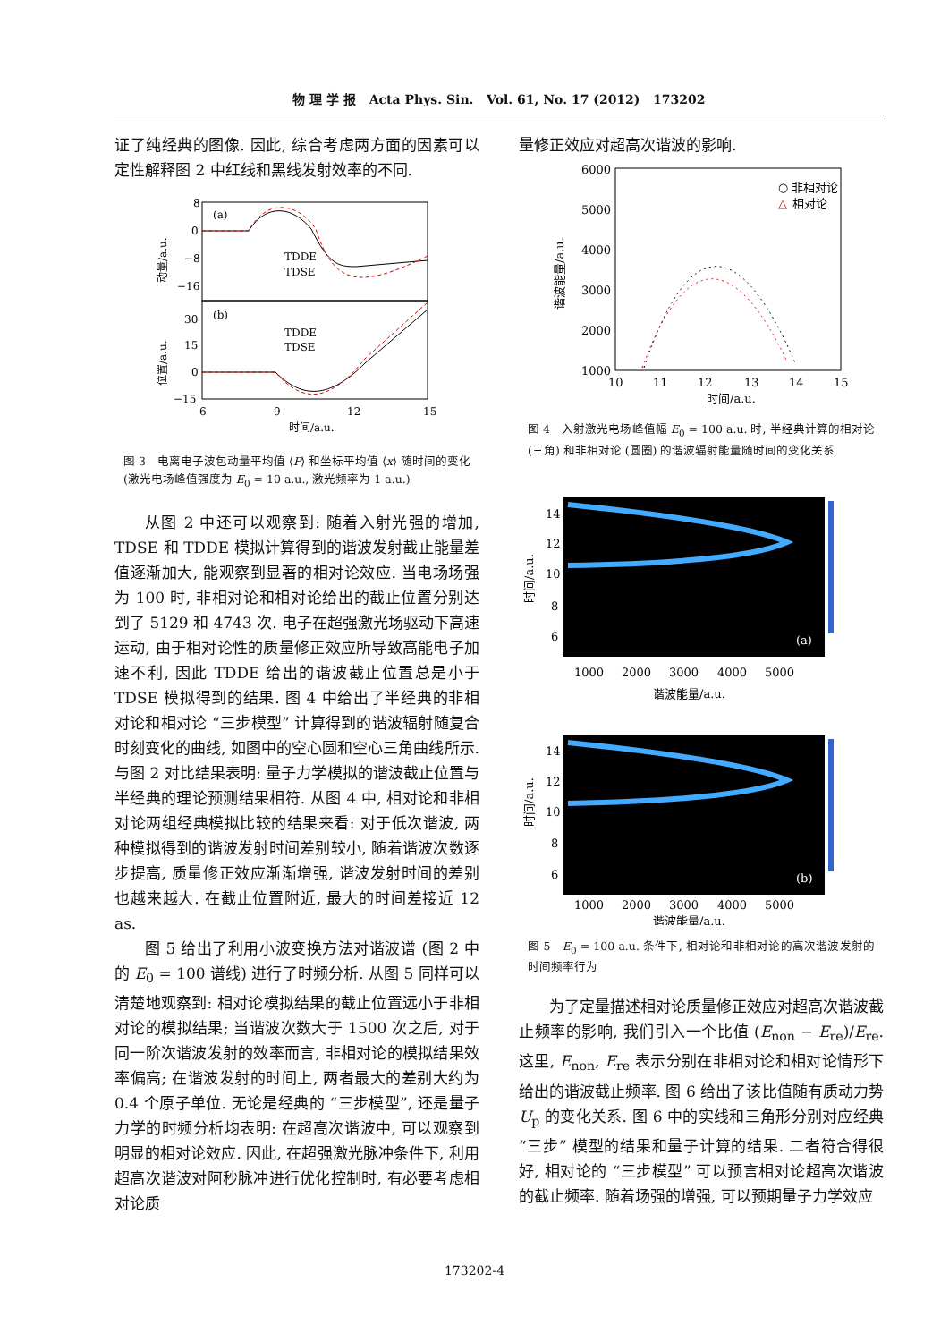物 理 学 报 Acta Phys. Sin. Vol. 61, No. 17 (2012) 173202
证了纯经典的图像. 因此, 综合考虑两方面的因素可以定性解释图 2 中红线和黑线发射效率的不同.
(a)
(b)
TDDE
TDSE
TDDE
TDSE
8
0
−8
−16
30
15
0
−15
6
9
12
15
时间/a.u.
动量/a.u.
位置/a.u.
图 3　电离电子波包动量平均值 ⟨P⟩ 和坐标平均值 ⟨x⟩ 随时间的变化 (激光电场峰值强度为 E<sub>0</sub> = 10 a.u., 激光频率为 1 a.u.)
从图 2 中还可以观察到: 随着入射光强的增加, TDSE 和 TDDE 模拟计算得到的谐波发射截止能量差值逐渐加大, 能观察到显著的相对论效应. 当电场场强为 100 时, 非相对论和相对论给出的截止位置分别达到了 5129 和 4743 次. 电子在超强激光场驱动下高速运动, 由于相对论性的质量修正效应所导致高能电子加速不利, 因此 TDDE 给出的谐波截止位置总是小于 TDSE 模拟得到的结果. 图 4 中给出了半经典的非相对论和相对论 “三步模型” 计算得到的谐波辐射随复合时刻变化的曲线, 如图中的空心圆和空心三角曲线所示. 与图 2 对比结果表明: 量子力学模拟的谐波截止位置与半经典的理论预测结果相符. 从图 4 中, 相对论和非相对论两组经典模拟比较的结果来看: 对于低次谐波, 两种模拟得到的谐波发射时间差别较小, 随着谐波次数逐步提高, 质量修正效应渐渐增强, 谐波发射时间的差别也越来越大. 在截止位置附近, 最大的时间差接近 12 as.
图 5 给出了利用小波变换方法对谐波谱 (图 2 中的 E<sub>0</sub> = 100 谱线) 进行了时频分析. 从图 5 同样可以清楚地观察到: 相对论模拟结果的截止位置远小于非相对论的模拟结果; 当谐波次数大于 1500 次之后, 对于同一阶次谐波发射的效率而言, 非相对论的模拟结果效率偏高; 在谐波发射的时间上, 两者最大的差别大约为 0.4 个原子单位. 无论是经典的 “三步模型”, 还是量子力学的时频分析均表明: 在超高次谐波中, 可以观察到明显的相对论效应. 因此, 在超强激光脉冲条件下, 利用超高次谐波对阿秒脉冲进行优化控制时, 有必要考虑相对论质
量修正效应对超高次谐波的影响.
6000
5000
4000
3000
2000
1000
10
11
12
13
14
15
时间/a.u.
○ 非相对论
△
相对论
谐波能量/a.u.
图 4　入射激光电场峰值幅 E<sub>0</sub> = 100 a.u. 时, 半经典计算的相对论 (三角) 和非相对论 (圆圈) 的谐波辐射能量随时间的变化关系
14
12
10
8
6
(a)
1000
2000
3000
4000
5000
谐波能量/a.u.
14
12
10
8
6
(b)
1000
2000
3000
4000
5000
谐波能量/a.u.
时间/a.u.
时间/a.u.
图 5　E<sub>0</sub> = 100 a.u. 条件下, 相对论和非相对论的高次谐波发射的时间频率行为
为了定量描述相对论质量修正效应对超高次谐波截止频率的影响, 我们引入一个比值 (E<sub>non</sub> − E<sub>re</sub>)/E<sub>re</sub>. 这里, E<sub>non</sub>, E<sub>re</sub> 表示分别在非相对论和相对论情形下给出的谐波截止频率. 图 6 给出了该比值随有质动力势 U<sub>p</sub> 的变化关系. 图 6 中的实线和三角形分别对应经典 “三步” 模型的结果和量子计算的结果. 二者符合得很好, 相对论的 “三步模型” 可以预言相对论超高次谐波的截止频率. 随着场强的增强, 可以预期量子力学效应
173202-4